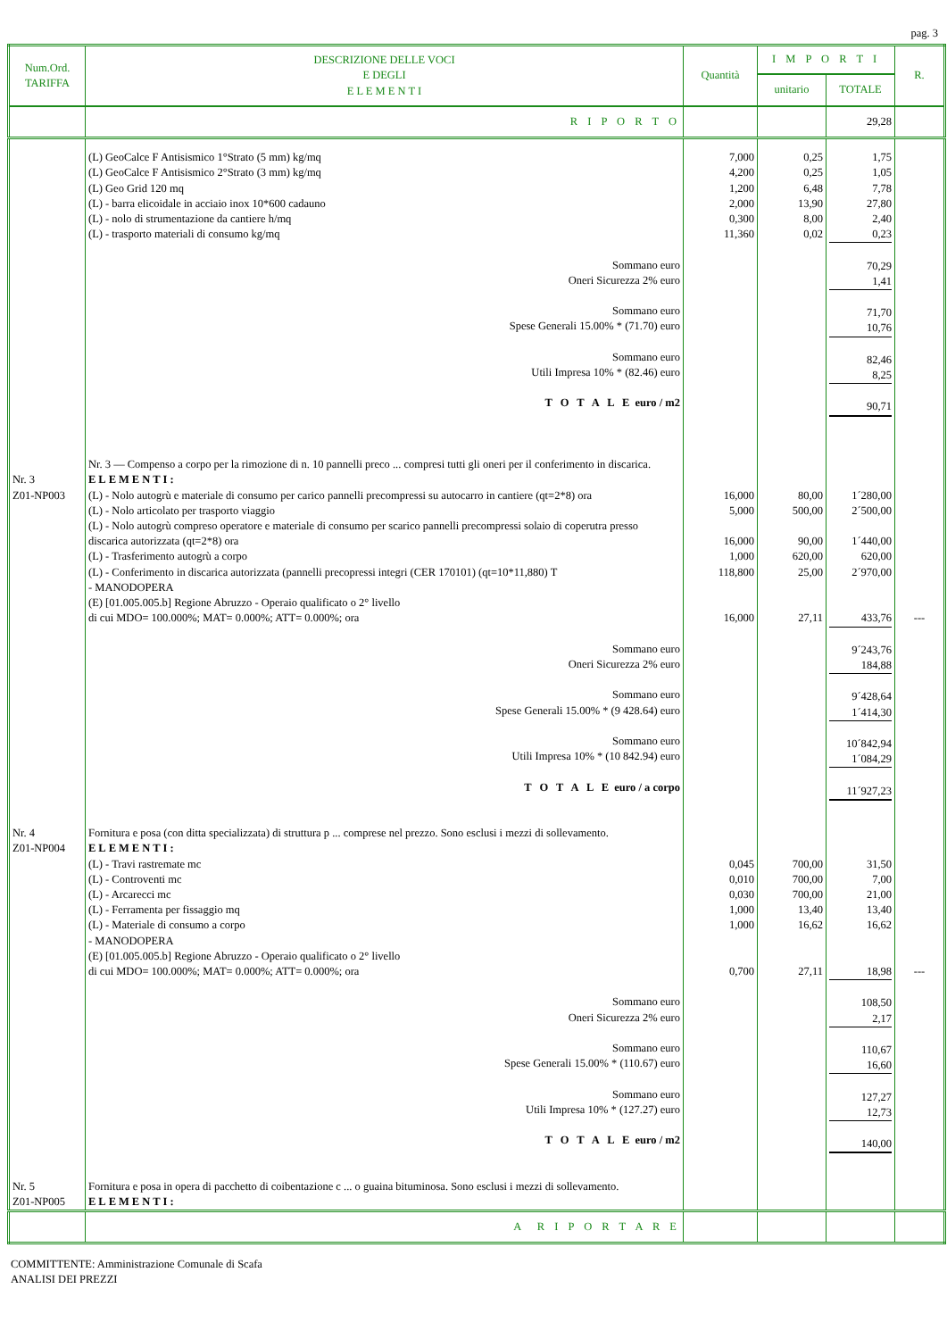pag. 3
| Num.Ord. TARIFFA | DESCRIZIONE DELLE VOCI E DEGLI E L E M E N T I | Quantità | I M P O R T I | | R. |
| --- | --- | --- | --- | --- | --- |
| | | | unitario | TOTALE | |
| | R I P O R T O | | | 29,28 | |
| | (L) GeoCalce F Antisismico 1°Strato (5 mm) kg/mq (L) GeoCalce F Antisismico 2°Strato (3 mm) kg/mq (L) Geo Grid 120 mq (L) - barra elicoidale in acciaio inox 10*600 cadauno (L) - nolo di strumentazione da cantiere h/mq (L) - trasporto materiali di consumo kg/mq Sommano euro Oneri Sicurezza 2% euro Sommano euro Spese Generali 15.00% * (71.70) euro Sommano euro Utili Impresa 10% * (82.46) euro T O T A L E euro / m2 Nr. 3 — Compenso a corpo per la rimozione di n. 10 pannelli preco ... compresi tutti gli oneri per il conferimento in discarica. | 7,000 4,200 1,200 2,000 0,300 11,360 | 0,25 0,25 6,48 13,90 8,00 0,02 | 1,75 1,05 7,78 27,80 2,40 0,23 70,29 1,41 71,70 10,76 82,46 8,25 90,71 | |
| Nr. 3 Z01-NP003 | ELEMENTI: (L) - Nolo autogrù e materiale di consumo per carico pannelli precompressi su autocarro in cantiere (qt=2*8) ora (L) - Nolo articolato per trasporto viaggio (L) - Nolo autogrù compreso operatore e materiale di consumo per scarico pannelli precompressi solaio di coperutra presso discarica autorizzata (qt=2*8) ora (L) - Trasferimento autogrù a corpo (L) - Conferimento in discarica autorizzata (pannelli precopressi integri (CER 170101) (qt=10*11,880) T - MANODOPERA (E) [01.005.005.b] Regione Abruzzo - Operaio qualificato o 2° livello di cui MDO= 100.000%; MAT= 0.000%; ATT= 0.000%; ora Sommano euro Oneri Sicurezza 2% euro Sommano euro Spese Generali 15.00% * (9 428.64) euro Sommano euro Utili Impresa 10% * (10 842.94) euro T O T A L E euro / a corpo | 16,000 5,000 16,000 1,000 118,800 16,000 | 80,00 500,00 90,00 620,00 25,00 27,11 | 1´280,00 2´500,00 1´440,00 620,00 2´970,00 433,76 9´243,76 184,88 9´428,64 1´414,30 10´842,94 1´084,29 11´927,23 | --- |
| Nr. 4 Z01-NP004 | Fornitura e posa (con ditta specializzata) di struttura p ... comprese nel prezzo. Sono esclusi i mezzi di sollevamento. ELEMENTI: (L) - Travi rastremate mc (L) - Controventi mc (L) - Arcarecci mc (L) - Ferramenta per fissaggio mq (L) - Materiale di consumo a corpo - MANODOPERA (E) [01.005.005.b] Regione Abruzzo - Operaio qualificato o 2° livello di cui MDO= 100.000%; MAT= 0.000%; ATT= 0.000%; ora Sommano euro Oneri Sicurezza 2% euro Sommano euro Spese Generali 15.00% * (110.67) euro Sommano euro Utili Impresa 10% * (127.27) euro T O T A L E euro / m2 | 0,045 0,010 0,030 1,000 1,000 0,700 | 700,00 700,00 700,00 13,40 16,62 27,11 | 31,50 7,00 21,00 13,40 16,62 18,98 108,50 2,17 110,67 16,60 127,27 12,73 140,00 | --- |
| Nr. 5 Z01-NP005 | Fornitura e posa in opera di pacchetto di coibentazione c ... o guaina bituminosa. Sono esclusi i mezzi di sollevamento. ELEMENTI: | | | | |
| | A R I P O R T A R E | | | | |
COMMITTENTE: Amministrazione Comunale di Scafa
ANALISI DEI PREZZI